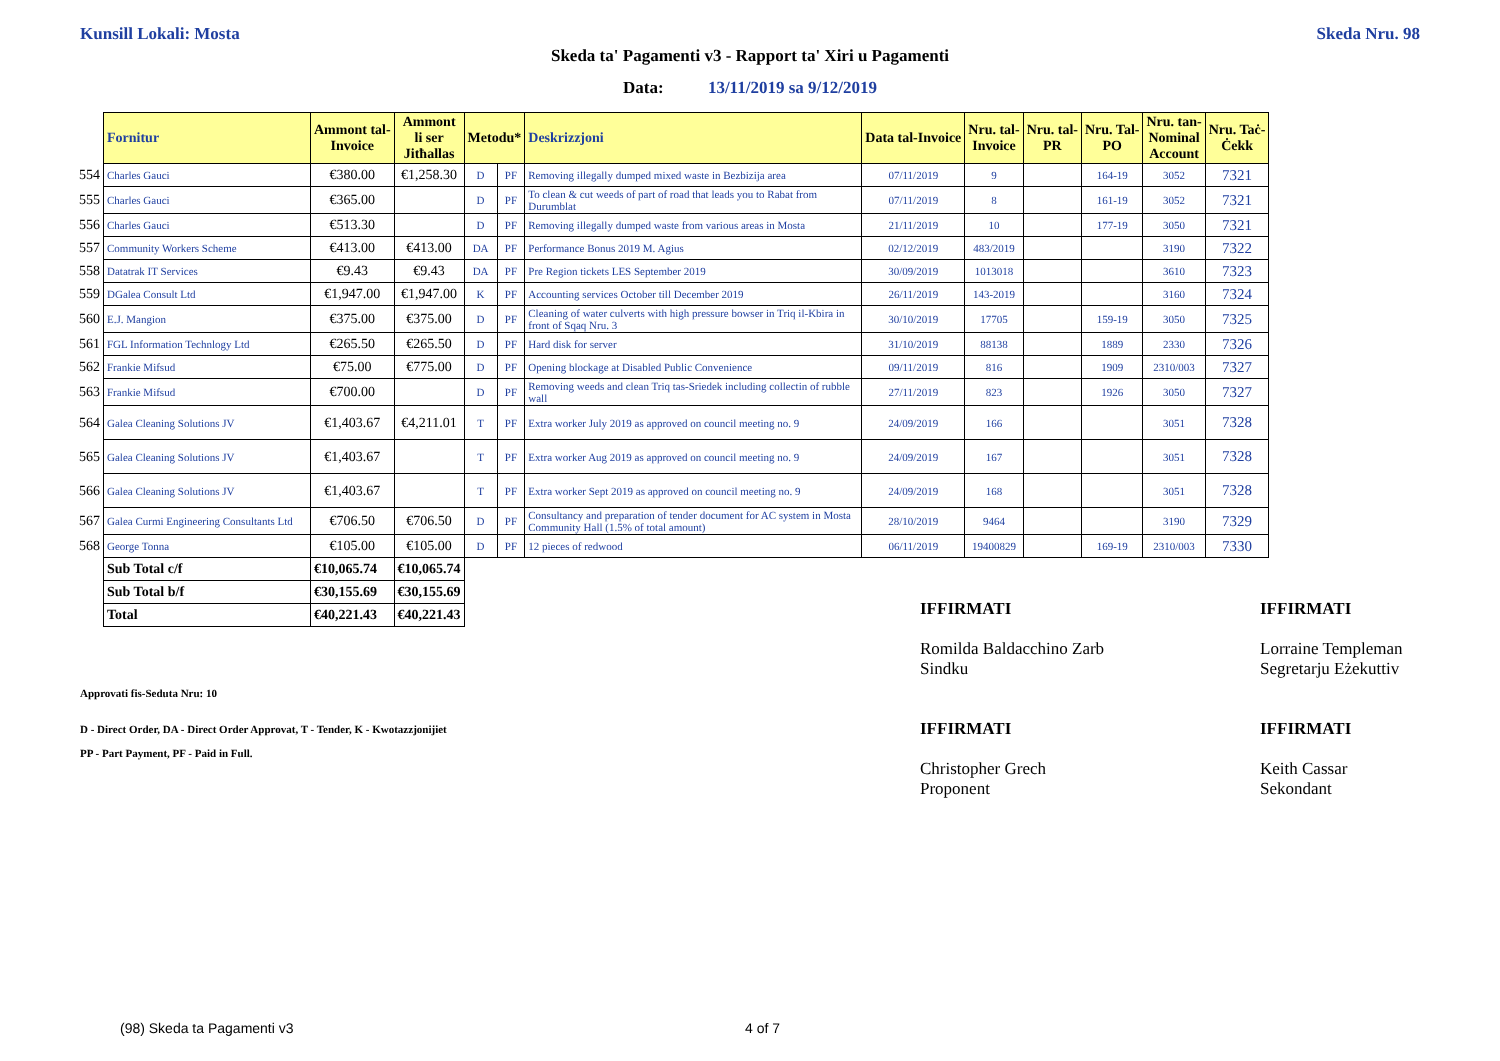Kunsill Lokali: Mosta Skeda Nru. 98
Skeda ta' Pagamenti v3 - Rapport ta' Xiri u Pagamenti
Data: 13/11/2019 sa 9/12/2019
| | Fornitur | Ammont tal- Invoice | Ammont li ser Jitħallas | Metodu* | | Deskrizzjoni | Data tal-Invoice | Nru. tal- Invoice | Nru. tal- PR | Nru. Tal- PO | Nru. tan- Nominal Account | Nru. Taċ- Ċekk |
| 554 | Charles Gauci | €380.00 | €1,258.30 | D | PF | Removing illegally dumped mixed waste in Bezbizija area | 07/11/2019 | 9 | | 164-19 | 3052 | 7321 |
| 555 | Charles Gauci | €365.00 | | D | PF | To clean & cut weeds of part of road that leads you to Rabat from Durumblat | 07/11/2019 | 8 | | 161-19 | 3052 | 7321 |
| 556 | Charles Gauci | €513.30 | | D | PF | Removing illegally dumped waste from various areas in Mosta | 21/11/2019 | 10 | | 177-19 | 3050 | 7321 |
| 557 | Community Workers Scheme | €413.00 | €413.00 | DA | PF | Performance Bonus 2019 M. Agius | 02/12/2019 | 483/2019 | | | 3190 | 7322 |
| 558 | Datatrak IT Services | €9.43 | €9.43 | DA | PF | Pre Region tickets LES September 2019 | 30/09/2019 | 1013018 | | | 3610 | 7323 |
| 559 | DGalea Consult Ltd | €1,947.00 | €1,947.00 | K | PF | Accounting services October till December 2019 | 26/11/2019 | 143-2019 | | | 3160 | 7324 |
| 560 | E.J. Mangion | €375.00 | €375.00 | D | PF | Cleaning of water culverts with high pressure bowser in Triq il-Kbira in front of Sqaq Nru. 3 | 30/10/2019 | 17705 | | 159-19 | 3050 | 7325 |
| 561 | FGL Information Technlogy Ltd | €265.50 | €265.50 | D | PF | Hard disk for server | 31/10/2019 | 88138 | | 1889 | 2330 | 7326 |
| 562 | Frankie Mifsud | €75.00 | €775.00 | D | PF | Opening blockage at Disabled Public Convenience | 09/11/2019 | 816 | | 1909 | 2310/003 | 7327 |
| 563 | Frankie Mifsud | €700.00 | | D | PF | Removing weeds and clean Triq tas-Sriedek including collectin of rubble wall | 27/11/2019 | 823 | | 1926 | 3050 | 7327 |
| 564 | Galea Cleaning Solutions JV | €1,403.67 | €4,211.01 | T | PF | Extra worker July 2019 as approved on council meeting no. 9 | 24/09/2019 | 166 | | | 3051 | 7328 |
| 565 | Galea Cleaning Solutions JV | €1,403.67 | | T | PF | Extra worker Aug 2019 as approved on council meeting no. 9 | 24/09/2019 | 167 | | | 3051 | 7328 |
| 566 | Galea Cleaning Solutions JV | €1,403.67 | | T | PF | Extra worker Sept 2019 as approved on council meeting no. 9 | 24/09/2019 | 168 | | | 3051 | 7328 |
| 567 | Galea Curmi Engineering Consultants Ltd | €706.50 | €706.50 | D | PF | Consultancy and preparation of tender document for AC system in Mosta Community Hall (1.5% of total amount) | 28/10/2019 | 9464 | | | 3190 | 7329 |
| 568 | George Tonna | €105.00 | €105.00 | D | PF | 12 pieces of redwood | 06/11/2019 | 19400829 | | 169-19 | 2310/003 | 7330 |
| | Sub Total c/f | €10,065.74 | €10,065.74 | | | | | | | | | |
| | Sub Total b/f | €30,155.69 | €30,155.69 | | | | | | | | | |
| | Total | €40,221.43 | €40,221.43 | | | | | | | | | |
Approvati fis-Seduta Nru: 10
D - Direct Order, DA - Direct Order Approvat, T - Tender, K - Kwotazzjonijiet
PP - Part Payment, PF - Paid in Full.
IFFIRMATI
Romilda Baldacchino Zarb
Sindku
IFFIRMATI
Christopher Grech
Proponent
IFFIRMATI
Lorraine Templeman
Segretarju Eżekuttiv
IFFIRMATI
Keith Cassar
Sekondant
(98) Skeda ta Pagamenti v3 4 of 7